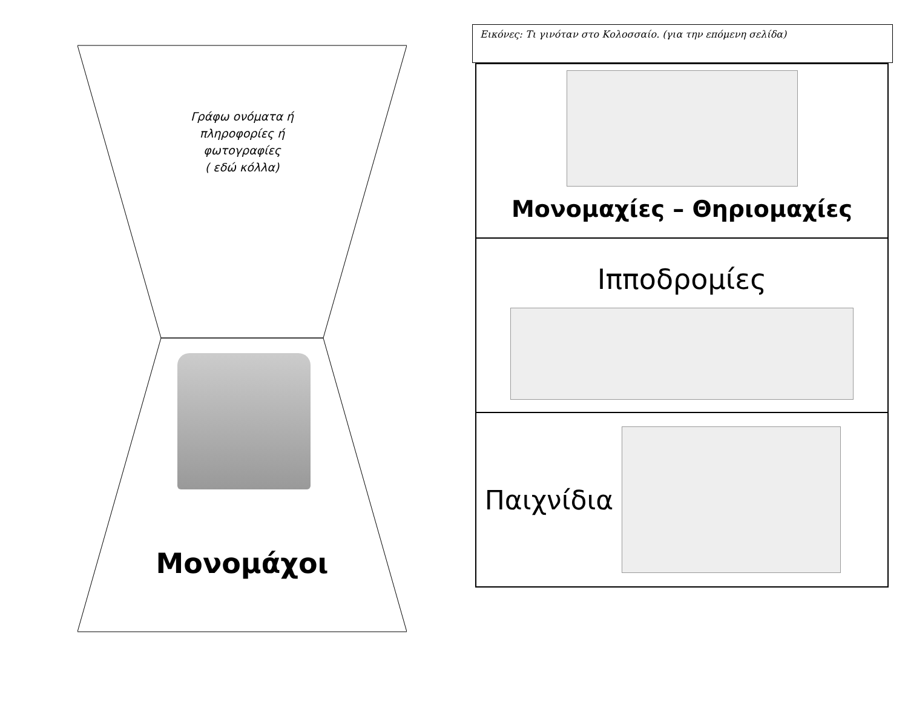Γράφω ονόματα ή
πληροφορίες ή
φωτογραφίες
( εδώ κόλλα)
Μονομάχοι
Εικόνες: Τι γινόταν στο Κολοσσαίο. (για την επόμενη σελίδα)
Μονομαχίες – Θηριομαχίες
Ιπποδρομίες
Παιχνίδια